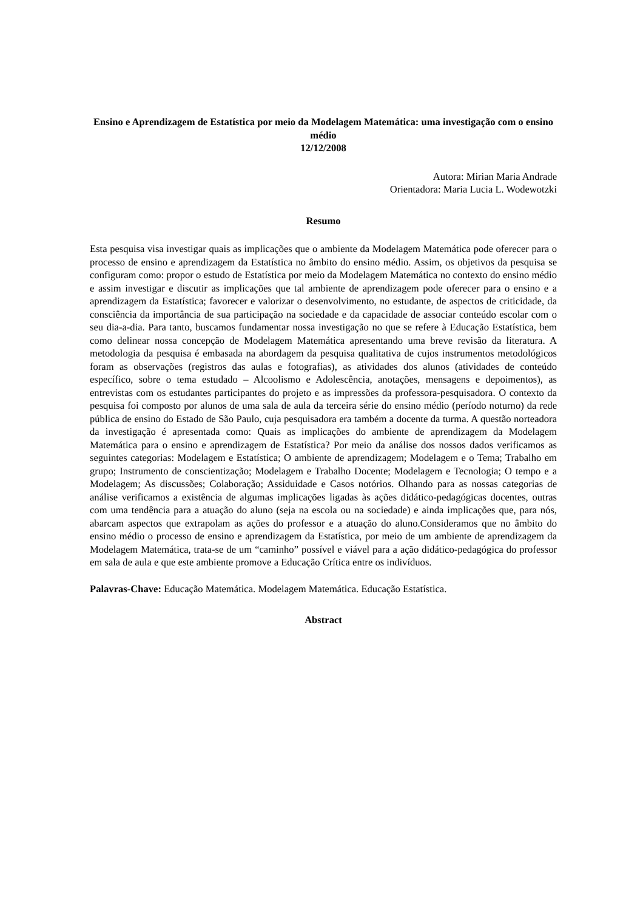Ensino e Aprendizagem de Estatística por meio da Modelagem Matemática: uma investigação com o ensino médio
12/12/2008
Autora: Mirian Maria Andrade
Orientadora: Maria Lucia L. Wodewotzki
Resumo
Esta pesquisa visa investigar quais as implicações que o ambiente da Modelagem Matemática pode oferecer para o processo de ensino e aprendizagem da Estatística no âmbito do ensino médio. Assim, os objetivos da pesquisa se configuram como: propor o estudo de Estatística por meio da Modelagem Matemática no contexto do ensino médio e assim investigar e discutir as implicações que tal ambiente de aprendizagem pode oferecer para o ensino e a aprendizagem da Estatística; favorecer e valorizar o desenvolvimento, no estudante, de aspectos de criticidade, da consciência da importância de sua participação na sociedade e da capacidade de associar conteúdo escolar com o seu dia-a-dia. Para tanto, buscamos fundamentar nossa investigação no que se refere à Educação Estatística, bem como delinear nossa concepção de Modelagem Matemática apresentando uma breve revisão da literatura. A metodologia da pesquisa é embasada na abordagem da pesquisa qualitativa de cujos instrumentos metodológicos foram as observações (registros das aulas e fotografias), as atividades dos alunos (atividades de conteúdo específico, sobre o tema estudado – Alcoolismo e Adolescência, anotações, mensagens e depoimentos), as entrevistas com os estudantes participantes do projeto e as impressões da professora-pesquisadora. O contexto da pesquisa foi composto por alunos de uma sala de aula da terceira série do ensino médio (período noturno) da rede pública de ensino do Estado de São Paulo, cuja pesquisadora era também a docente da turma. A questão norteadora da investigação é apresentada como: Quais as implicações do ambiente de aprendizagem da Modelagem Matemática para o ensino e aprendizagem de Estatística? Por meio da análise dos nossos dados verificamos as seguintes categorias: Modelagem e Estatística; O ambiente de aprendizagem; Modelagem e o Tema; Trabalho em grupo; Instrumento de conscientização; Modelagem e Trabalho Docente; Modelagem e Tecnologia; O tempo e a Modelagem; As discussões; Colaboração; Assiduidade e Casos notórios. Olhando para as nossas categorias de análise verificamos a existência de algumas implicações ligadas às ações didático-pedagógicas docentes, outras com uma tendência para a atuação do aluno (seja na escola ou na sociedade) e ainda implicações que, para nós, abarcam aspectos que extrapolam as ações do professor e a atuação do aluno.Consideramos que no âmbito do ensino médio o processo de ensino e aprendizagem da Estatística, por meio de um ambiente de aprendizagem da Modelagem Matemática, trata-se de um “caminho” possível e viável para a ação didático-pedagógica do professor em sala de aula e que este ambiente promove a Educação Crítica entre os indivíduos.
Palavras-Chave: Educação Matemática. Modelagem Matemática. Educação Estatística.
Abstract